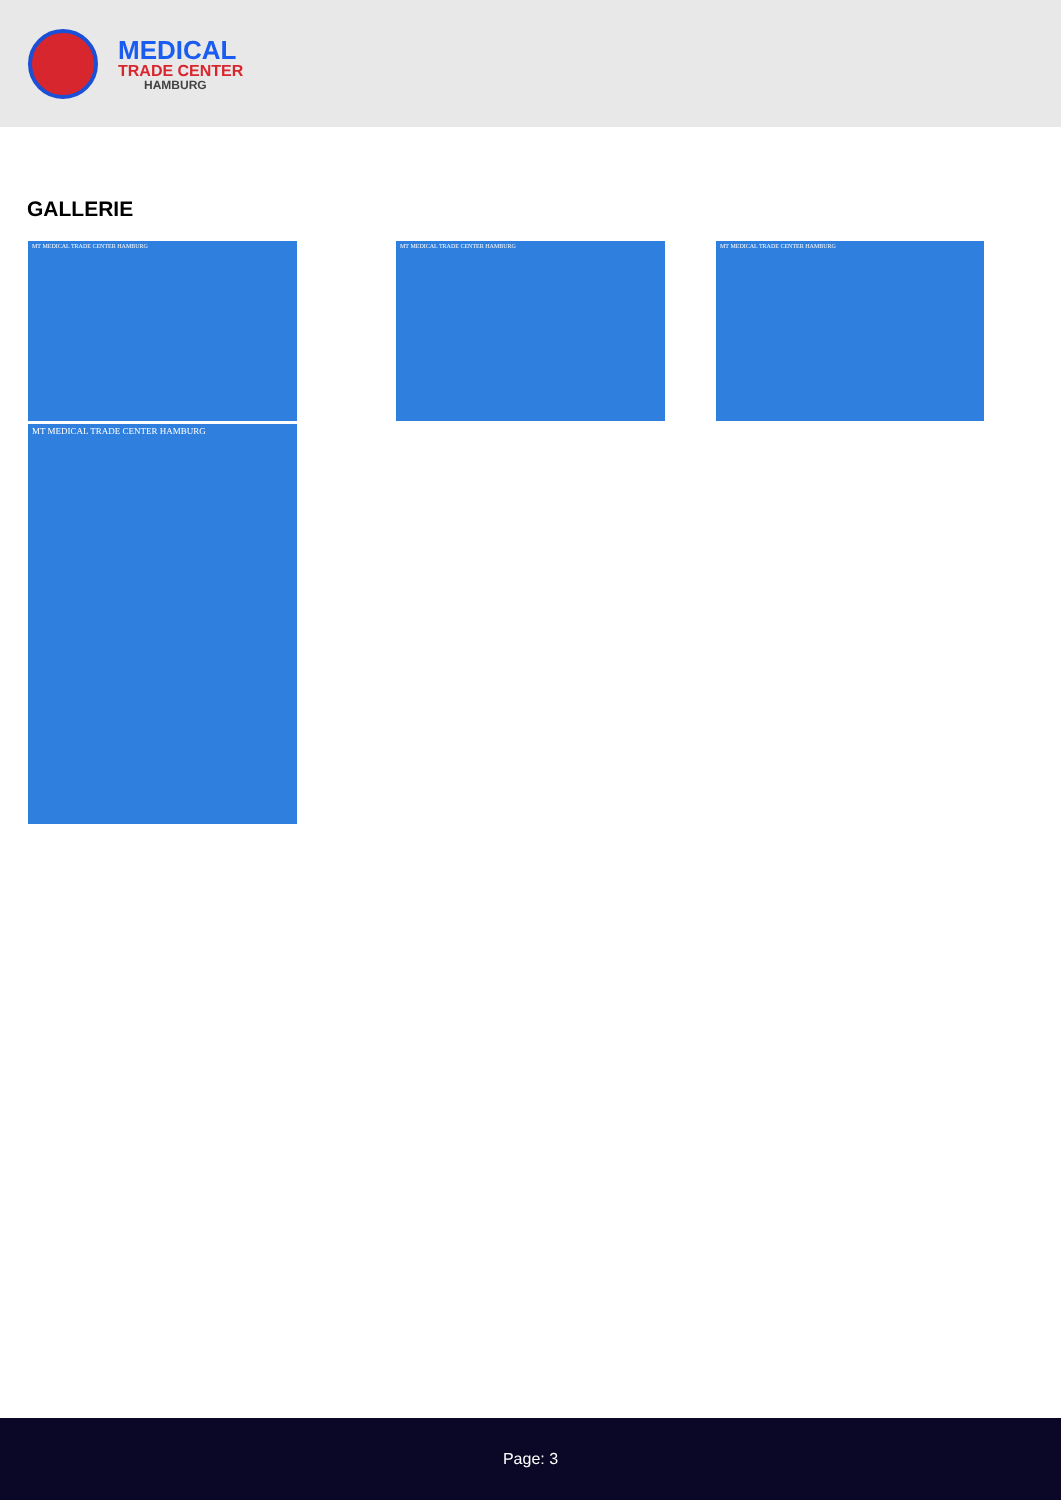MEDICAL
TRADE CENTER
HAMBURG
GALLERIE
MT MEDICAL TRADE CENTER HAMBURG MT MEDICAL TRADE CENTER HAMBURG MT MEDICAL TRADE CENTER HAMBURG
MT MEDICAL TRADE CENTER HAMBURG
Page: 3